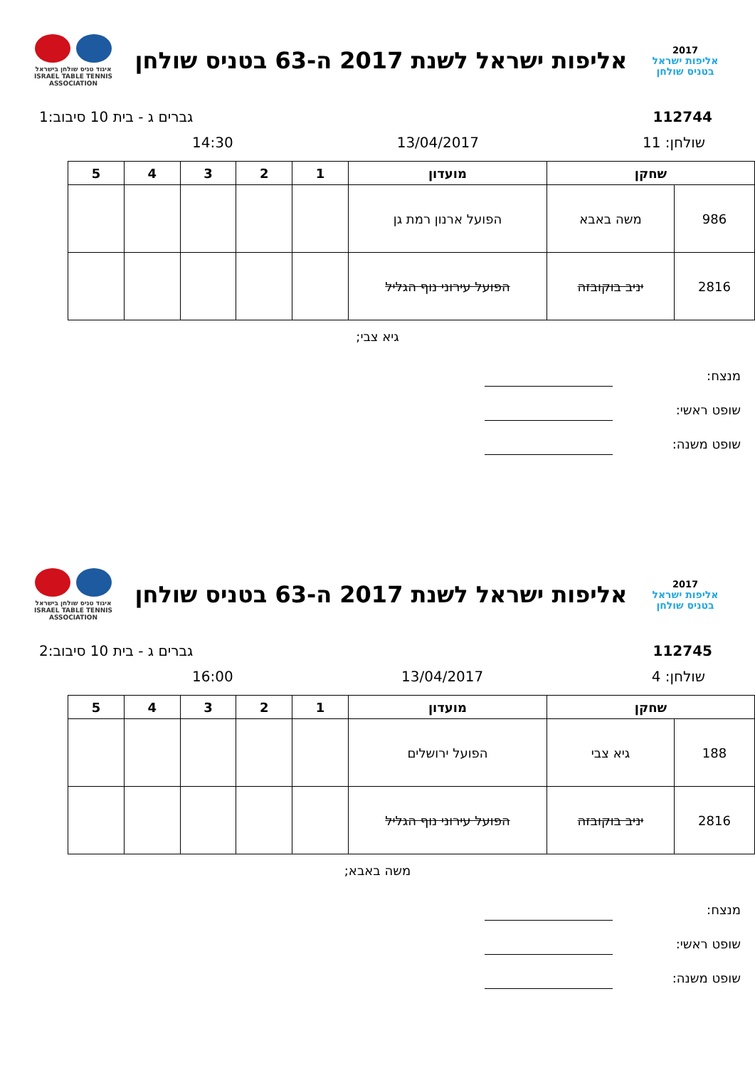2017
אליפות ישראל
בטניס שולחן
אליפות ישראל לשנת 2017 ה-63 בטניס שולחן
איגוד טניס שולחן בישראל
ISRAEL TABLE TENNIS ASSOCIATION
112744 גברים ג - בית 10 סיבוב:1
שולחן: 11 13/04/2017 14:30
| שחקן | | מועדון | 1 | 2 | 3 | 4 | 5 |
| --- | --- | --- | --- | --- | --- | --- | --- |
| 986 | משה באבא | הפועל ארנון רמת גן | | | | | |
| 2816 | יניב בוקובזה | הפועל עירוני נוף הגליל | | | | | |
גיא צבי;
מנצח:
שופט ראשי:
שופט משנה:
2017
אליפות ישראל
בטניס שולחן
אליפות ישראל לשנת 2017 ה-63 בטניס שולחן
איגוד טניס שולחן בישראל
ISRAEL TABLE TENNIS ASSOCIATION
112745 גברים ג - בית 10 סיבוב:2
שולחן: 4 13/04/2017 16:00
| שחקן | | מועדון | 1 | 2 | 3 | 4 | 5 |
| --- | --- | --- | --- | --- | --- | --- | --- |
| 188 | גיא צבי | הפועל ירושלים | | | | | |
| 2816 | יניב בוקובזה | הפועל עירוני נוף הגליל | | | | | |
משה באבא;
מנצח:
שופט ראשי:
שופט משנה: